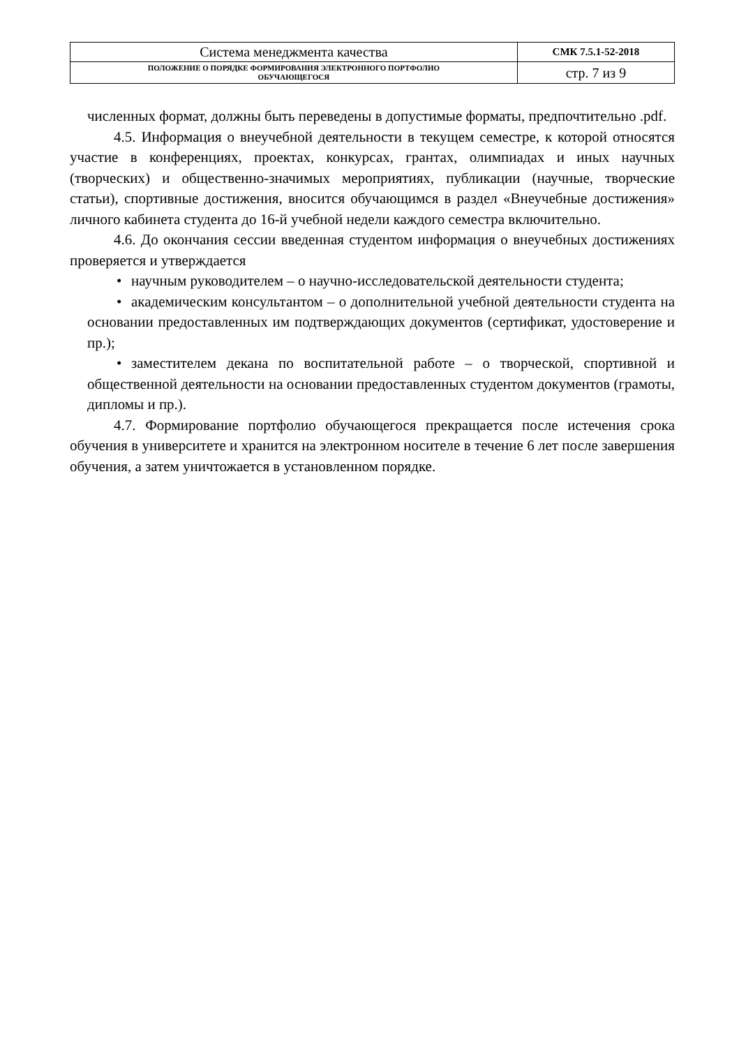| Система менеджмента качества | СМК 7.5.1-52-2018 |
| ПОЛОЖЕНИЕ О ПОРЯДКЕ ФОРМИРОВАНИЯ ЭЛЕКТРОННОГО ПОРТФОЛИО ОБУЧАЮЩЕГОСЯ | стр. 7 из 9 |
численных формат, должны быть переведены в допустимые форматы, предпочтительно .pdf.
4.5. Информация о внеучебной деятельности в текущем семестре, к которой относятся участие в конференциях, проектах, конкурсах, грантах, олимпиадах и иных научных (творческих) и общественно-значимых мероприятиях, публикации (научные, творческие статьи), спортивные достижения, вносится обучающимся в раздел «Внеучебные достижения» личного кабинета студента до 16-й учебной недели каждого семестра включительно.
4.6. До окончания сессии введенная студентом информация о внеучебных достижениях проверяется и утверждается
• научным руководителем – о научно-исследовательской деятельности студента;
• академическим консультантом – о дополнительной учебной деятельности студента на основании предоставленных им подтверждающих документов (сертификат, удостоверение и пр.);
• заместителем декана по воспитательной работе – о творческой, спортивной и общественной деятельности на основании предоставленных студентом документов (грамоты, дипломы и пр.).
4.7. Формирование портфолио обучающегося прекращается после истечения срока обучения в университете и хранится на электронном носителе в течение 6 лет после завершения обучения, а затем уничтожается в установленном порядке.